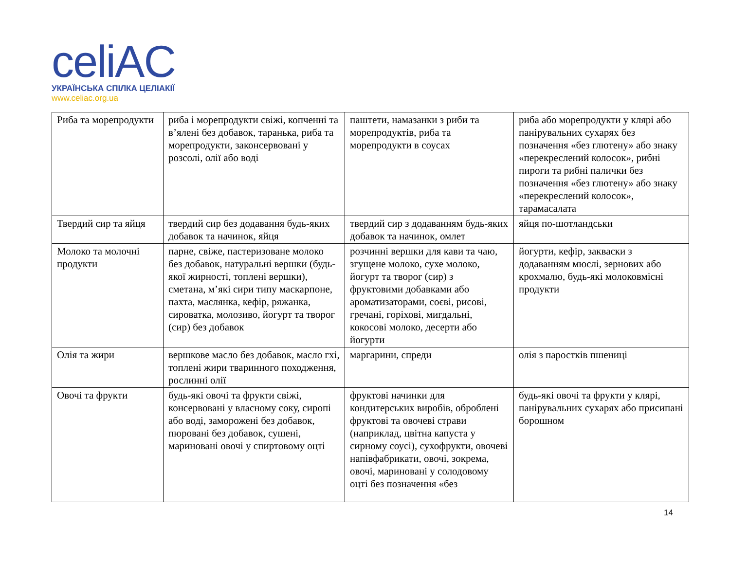celiAC
УКРАЇНСЬКА СПІЛКА ЦЕЛІАКІЇ
www.celiac.org.ua
| Риба та морепродукти | риба і морепродукти свіжі, копченні та в’ялені без добавок, таранька, риба та морепродукти, законсервовані у розсолі, олії або воді | паштети, намазанки з риби та морепродуктів, риба та морепродукти в соусах | риба або морепродукти у клярі або панірувальних сухарях без позначення «без глютену» або знаку «перекреслений колосок», рибні пироги та рибні палички без позначення «без глютену» або знаку «перекреслений колосок», тарамасалата |
| Твердий сир та яйця | твердий сир без додавання будь-яких добавок та начинок, яйця | твердий сир з додаванням будь-яких добавок та начинок, омлет | яйця по-шотландськи |
| Молоко та молочні продукти | парне, свіже, пастеризоване молоко без добавок, натуральні вершки (будь-якої жирності, топлені вершки), сметана, м’які сири типу маскарпоне, пахта, маслянка, кефір, ряжанка, сироватка, молозиво, йогурт та творог (сир) без добавок | розчинні вершки для кави та чаю, згущене молоко, сухе молоко, йогурт та творог (сир) з фруктовими добавками або ароматизаторами, соєві, рисові, гречані, горіхові, мигдальні, кокосові молоко, десерти або йогурти | йогурти, кефір, закваски з додаванням мюслі, зернових або крохмалю, будь-які молоковмісні продукти |
| Олія та жири | вершкове масло без добавок, масло гхі, топлені жири тваринного походження, рослинні олії | маргарини, спреди | олія з паростків пшениці |
| Овочі та фрукти | будь-які овочі та фрукти свіжі, консервовані у власному соку, сиропі або воді, заморожені без добавок, пюровані без добавок, сушені, мариновані овочі у спиртовому оцті | фруктові начинки для кондитерських виробів, оброблені фруктові та овочеві страви (наприклад, цвітна капуста у сирному соусі), сухофрукти, овочеві напівфабрикати, овочі, зокрема, овочі, мариновані у солодовому оцті без позначення «без | будь-які овочі та фрукти у клярі, панірувальних сухарях або присипані борошном |
14